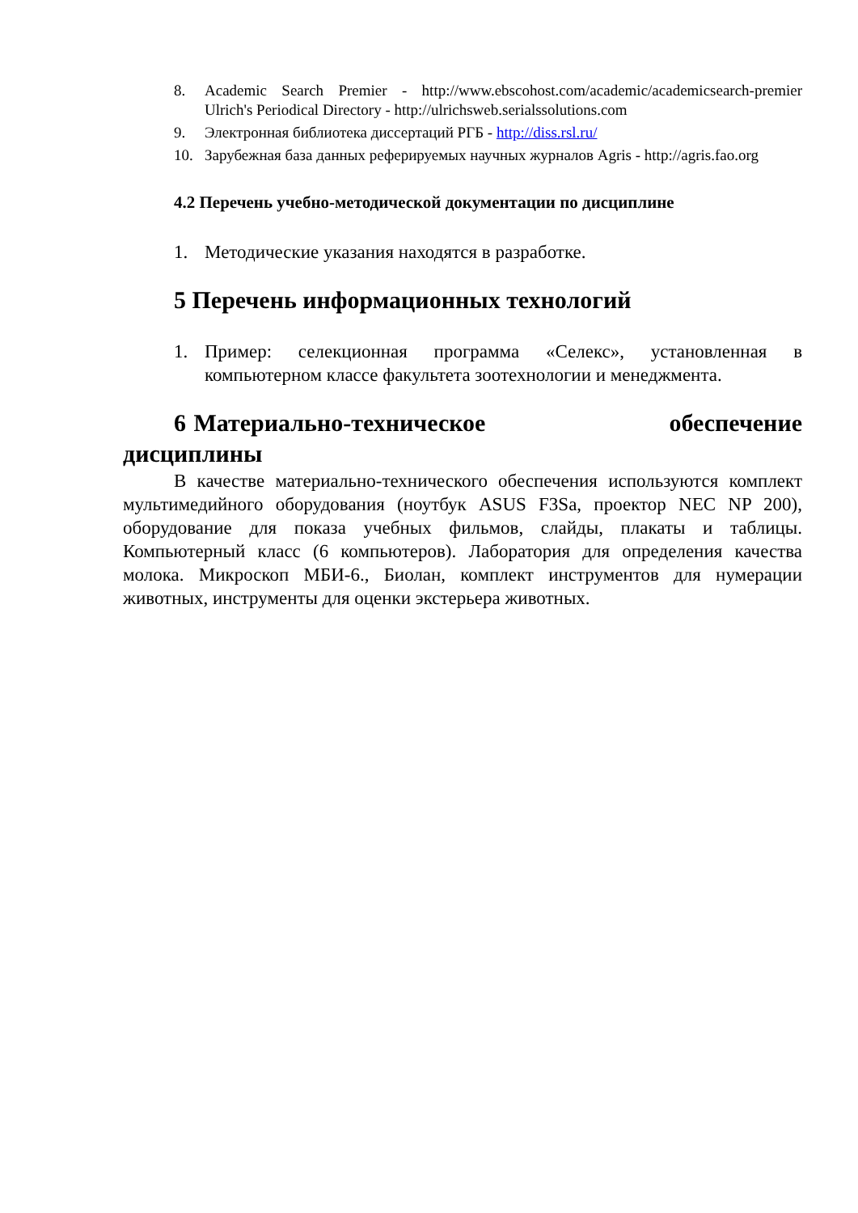8. Academic Search Premier - http://www.ebscohost.com/academic/academicsearch-premier Ulrich's Periodical Directory - http://ulrichsweb.serialssolutions.com
9. Электронная библиотека диссертаций РГБ - http://diss.rsl.ru/
10. Зарубежная база данных реферируемых научных журналов Agris - http://agris.fao.org
4.2 Перечень учебно-методической документации по дисциплине
1. Методические указания находятся в разработке.
5 Перечень информационных технологий
1. Пример: селекционная программа «Селекс», установленная в компьютерном классе факультета зоотехнологии и менеджмента.
6 Материально-техническое обеспечение дисциплины
В качестве материально-технического обеспечения используются комплект мультимедийного оборудования (ноутбук ASUS F3Sa, проектор NEC NP 200), оборудование для показа учебных фильмов, слайды, плакаты и таблицы. Компьютерный класс (6 компьютеров). Лаборатория для определения качества молока. Микроскоп МБИ-6., Биолан, комплект инструментов для нумерации животных, инструменты для оценки экстерьера животных.